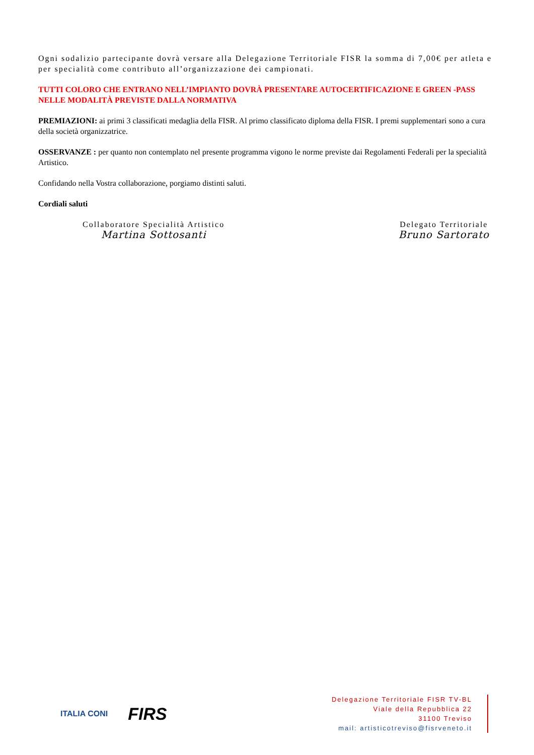Ogni sodalizio partecipante dovrà versare alla Delegazione Territoriale FISR la somma di 7,00€ per atleta e per specialità come contributo all’organizzazione dei campionati.
TUTTI COLORO CHE ENTRANO NELL’IMPIANTO DOVRÀ PRESENTARE AUTOCERTIFICAZIONE E GREEN -PASS NELLE MODALITÀ PREVISTE DALLA NORMATIVA
PREMIAZIONI: ai primi 3 classificati medaglia della FISR. Al primo classificato diploma della FISR. I premi supplementari sono a cura della società organizzatrice.
OSSERVANZE : per quanto non contemplato nel presente programma vigono le norme previste dai Regolamenti Federali per la specialità Artistico.
Confidando nella Vostra collaborazione, porgiamo distinti saluti.
Cordiali saluti
Collaboratore Specialità Artistico
Martina Sottosanti
Delegato Territoriale
Bruno Sartorato
ITALIA CONI
FIRS
Delegazione Territoriale FISR TV-BL
Viale della Repubblica 22
31100 Treviso
mail: artisticotreviso@fisrveneto.it